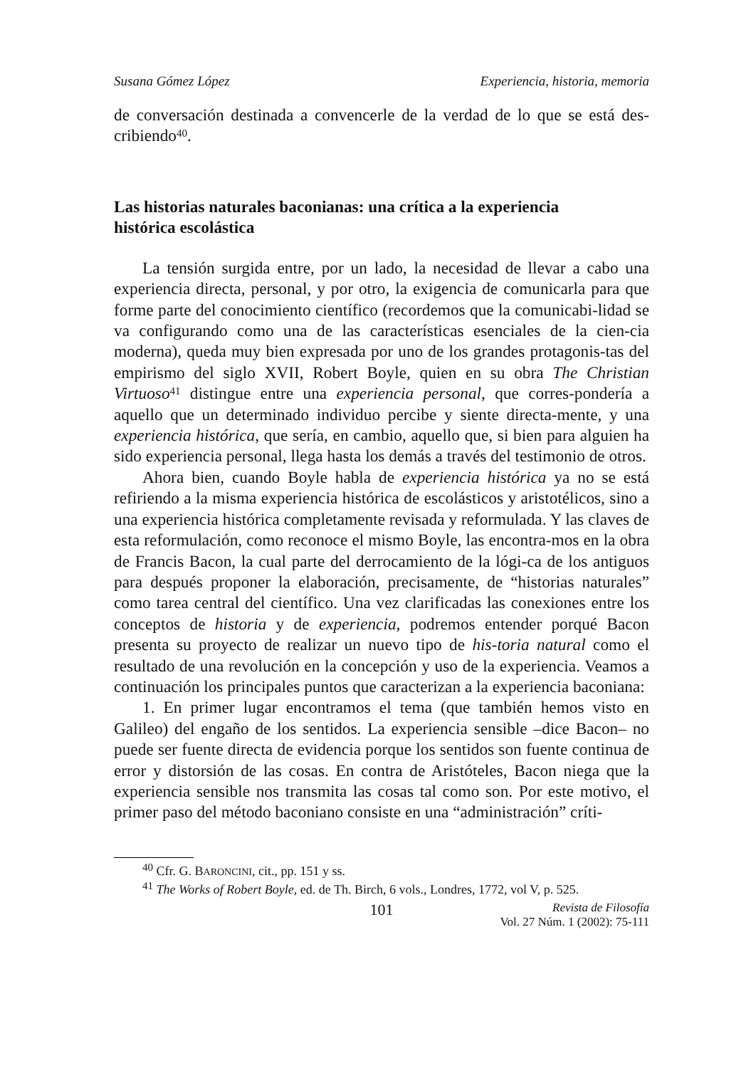Susana Gómez López Experiencia, historia, memoria
de conversación destinada a convencerle de la verdad de lo que se está des-cribiendo<sup>40</sup>.
Las historias naturales baconianas: una crítica a la experiencia
histórica escolástica
La tensión surgida entre, por un lado, la necesidad de llevar a cabo una experiencia directa, personal, y por otro, la exigencia de comunicarla para que forme parte del conocimiento científico (recordemos que la comunicabi-lidad se va configurando como una de las características esenciales de la cien-cia moderna), queda muy bien expresada por uno de los grandes protagonis-tas del empirismo del siglo XVII, Robert Boyle, quien en su obra The Christian Virtuoso<sup>41</sup> distingue entre una experiencia personal, que corres-pondería a aquello que un determinado individuo percibe y siente directa-mente, y una experiencia histórica, que sería, en cambio, aquello que, si bien para alguien ha sido experiencia personal, llega hasta los demás a través del testimonio de otros.
Ahora bien, cuando Boyle habla de experiencia histórica ya no se está refiriendo a la misma experiencia histórica de escolásticos y aristotélicos, sino a una experiencia histórica completamente revisada y reformulada. Y las claves de esta reformulación, como reconoce el mismo Boyle, las encontra-mos en la obra de Francis Bacon, la cual parte del derrocamiento de la lógi-ca de los antiguos para después proponer la elaboración, precisamente, de “historias naturales” como tarea central del científico. Una vez clarificadas las conexiones entre los conceptos de historia y de experiencia, podremos entender porqué Bacon presenta su proyecto de realizar un nuevo tipo de his-toria natural como el resultado de una revolución en la concepción y uso de la experiencia. Veamos a continuación los principales puntos que caracterizan a la experiencia baconiana:
1. En primer lugar encontramos el tema (que también hemos visto en Galileo) del engaño de los sentidos. La experiencia sensible –dice Bacon– no puede ser fuente directa de evidencia porque los sentidos son fuente continua de error y distorsión de las cosas. En contra de Aristóteles, Bacon niega que la experiencia sensible nos transmita las cosas tal como son. Por este motivo, el primer paso del método baconiano consiste en una “administración” críti-
<sup>40</sup> Cfr. G. BARONCINI, cit., pp. 151 y ss.
<sup>41</sup> The Works of Robert Boyle, ed. de Th. Birch, 6 vols., Londres, 1772, vol V, p. 525.
101 Revista de Filosofía
Vol. 27 Núm. 1 (2002): 75-111